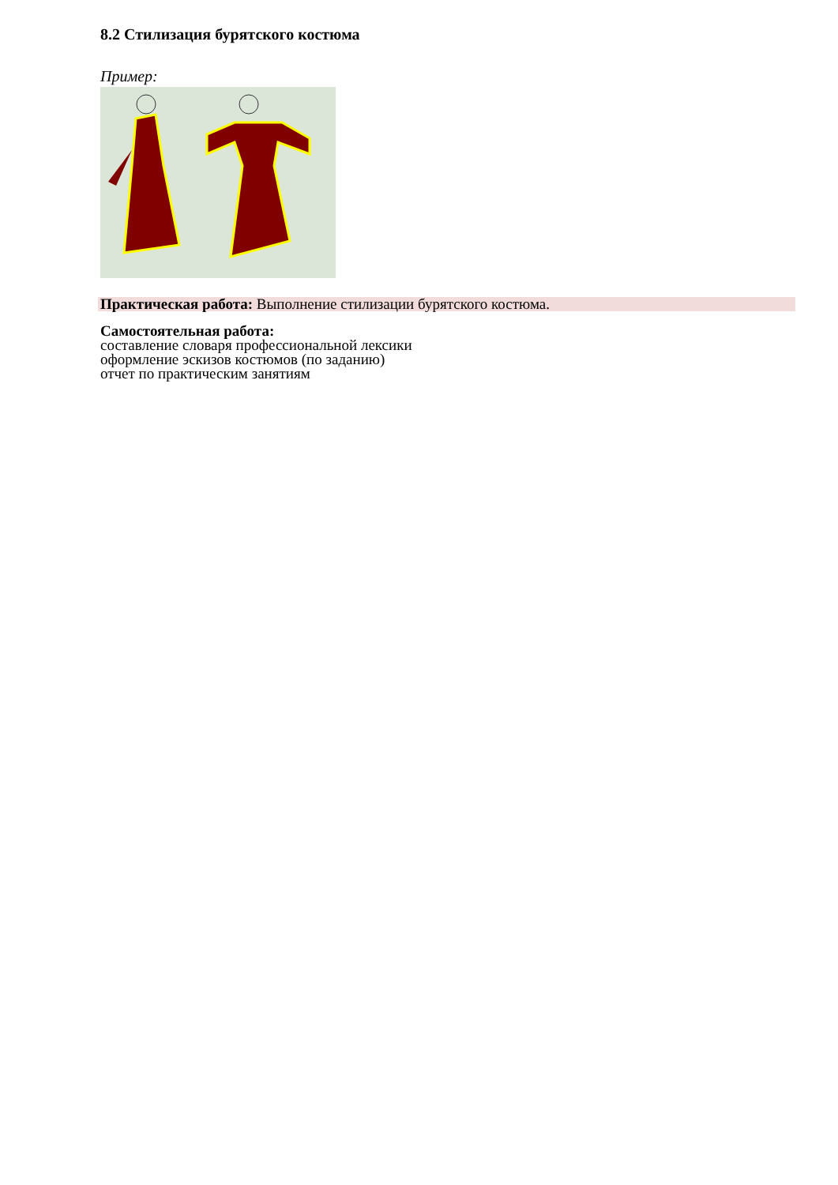8.2 Стилизация бурятского костюма
Пример:
Практическая работа: Выполнение стилизации бурятского костюма.
Самостоятельная работа:
составление словаря профессиональной лексики
оформление эскизов костюмов (по заданию)
отчет по практическим занятиям